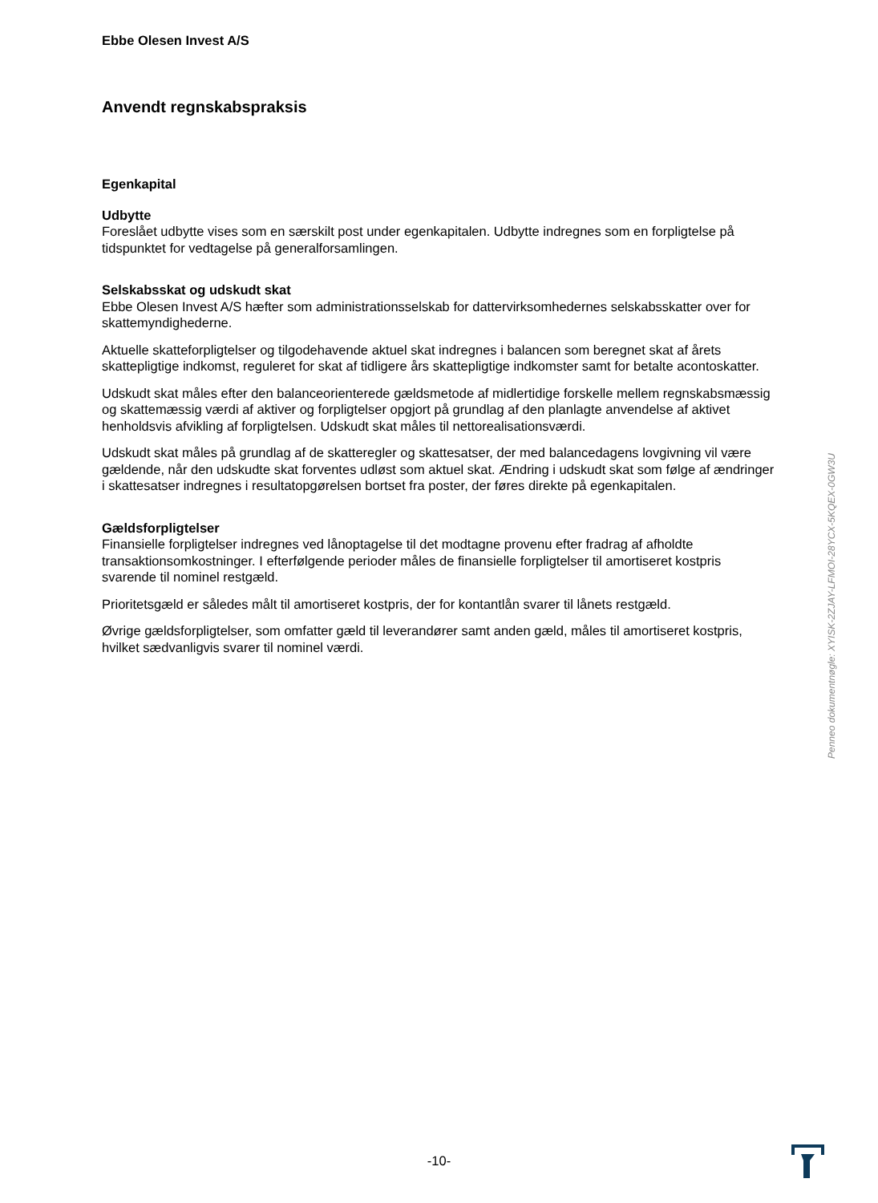Ebbe Olesen Invest A/S
Anvendt regnskabspraksis
Egenkapital
Udbytte
Foreslået udbytte vises som en særskilt post under egenkapitalen. Udbytte indregnes som en forpligtelse på tidspunktet for vedtagelse på generalforsamlingen.
Selskabsskat og udskudt skat
Ebbe Olesen Invest A/S hæfter som administrationsselskab for dattervirksomhedernes selskabsskatter over for skattemyndighederne.
Aktuelle skatteforpligtelser og tilgodehavende aktuel skat indregnes i balancen som beregnet skat af årets skattepligtige indkomst, reguleret for skat af tidligere års skattepligtige indkomster samt for betalte acontoskatter.
Udskudt skat måles efter den balanceorienterede gældsmetode af midlertidige forskelle mellem regnskabsmæssig og skattemæssig værdi af aktiver og forpligtelser opgjort på grundlag af den planlagte anvendelse af aktivet henholdsvis afvikling af forpligtelsen. Udskudt skat måles til nettorealisationsværdi.
Udskudt skat måles på grundlag af de skatteregler og skattesatser, der med balancedagens lovgivning vil være gældende, når den udskudte skat forventes udløst som aktuel skat. Ændring i udskudt skat som følge af ændringer i skattesatser indregnes i resultatopgørelsen bortset fra poster, der føres direkte på egenkapitalen.
Gældsforpligtelser
Finansielle forpligtelser indregnes ved lånoptagelse til det modtagne provenu efter fradrag af afholdte transaktionsomkostninger. I efterfølgende perioder måles de finansielle forpligtelser til amortiseret kostpris svarende til nominel restgæld.
Prioritetsgæld er således målt til amortiseret kostpris, der for kontantlån svarer til lånets restgæld.
Øvrige gældsforpligtelser, som omfatter gæld til leverandører samt anden gæld, måles til amortiseret kostpris, hvilket sædvanligvis svarer til nominel værdi.
Penneo dokumentnøgle: XYISK-2ZJAY-LFMOI-28YCX-5KQEX-0GW3U
-10-